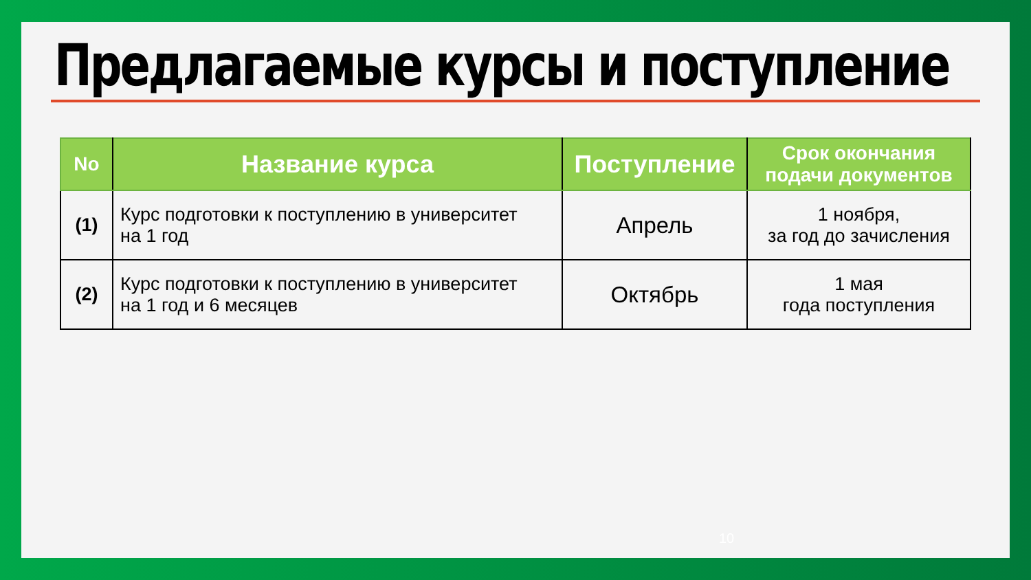Предлагаемые курсы и поступление
| No | Название курса | Поступление | Срок окончания подачи документов |
| --- | --- | --- | --- |
| (1) | Курс подготовки к поступлению в университет на 1 год | Апрель | 1 ноября, за год до зачисления |
| (2) | Курс подготовки к поступлению в университет на 1 год и 6 месяцев | Октябрь | 1 мая года поступления |
10